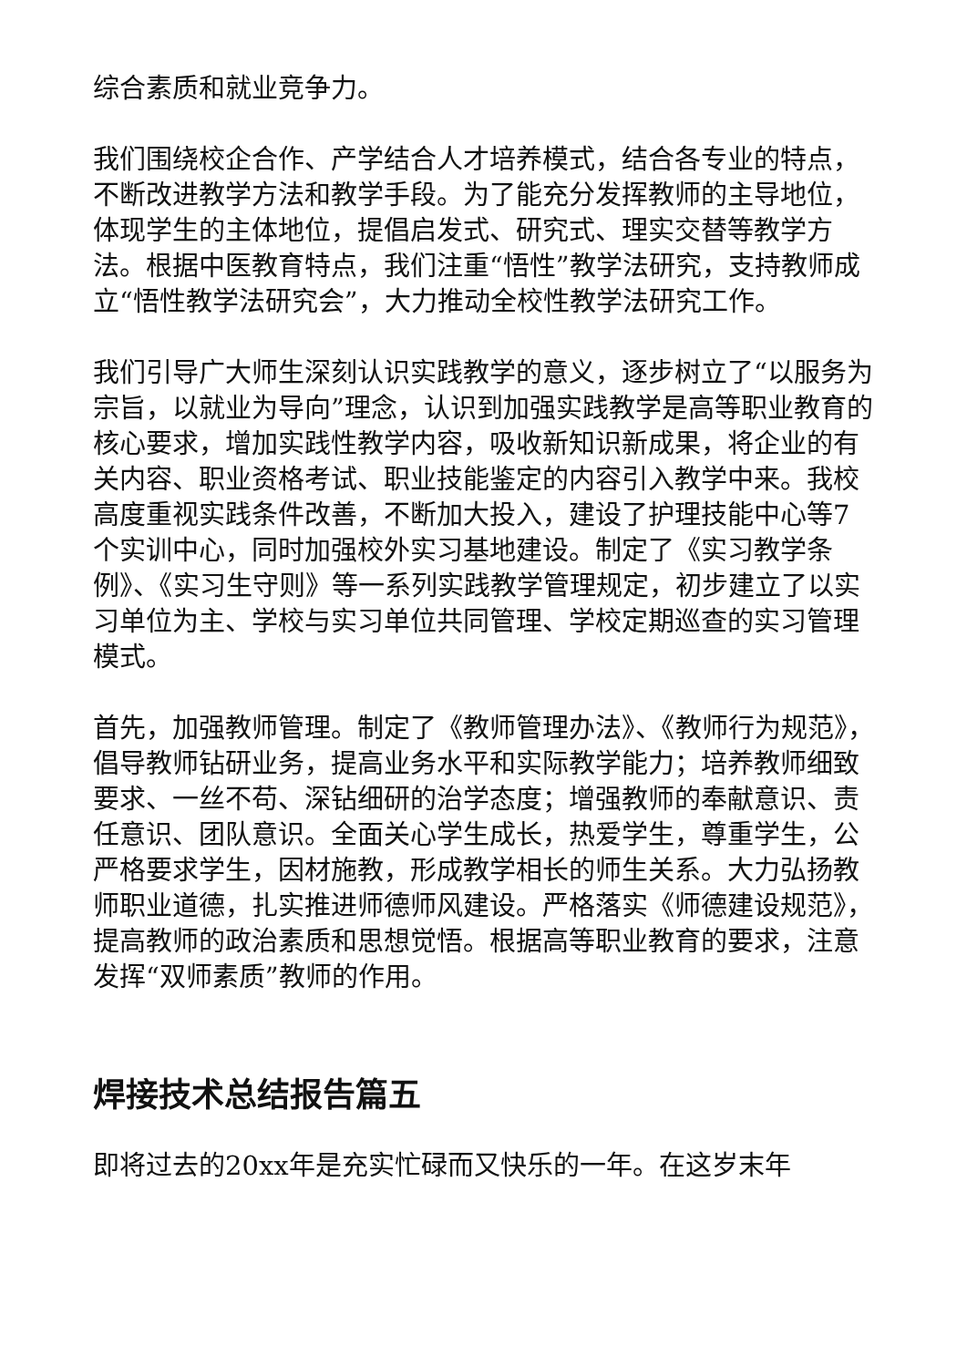综合素质和就业竞争力。
我们围绕校企合作、产学结合人才培养模式，结合各专业的特点，不断改进教学方法和教学手段。为了能充分发挥教师的主导地位，体现学生的主体地位，提倡启发式、研究式、理实交替等教学方法。根据中医教育特点，我们注重“悟性”教学法研究，支持教师成立“悟性教学法研究会”，大力推动全校性教学法研究工作。
我们引导广大师生深刻认识实践教学的意义，逐步树立了“以服务为宗旨，以就业为导向”理念，认识到加强实践教学是高等职业教育的核心要求，增加实践性教学内容，吸收新知识新成果，将企业的有关内容、职业资格考试、职业技能鉴定的内容引入教学中来。我校高度重视实践条件改善，不断加大投入，建设了护理技能中心等7个实训中心，同时加强校外实习基地建设。制定了《实习教学条例》、《实习生守则》等一系列实践教学管理规定，初步建立了以实习单位为主、学校与实习单位共同管理、学校定期巡查的实习管理模式。
首先，加强教师管理。制定了《教师管理办法》、《教师行为规范》，倡导教师钻研业务，提高业务水平和实际教学能力；培养教师细致要求、一丝不苟、深钻细研的治学态度；增强教师的奉献意识、责任意识、团队意识。全面关心学生成长，热爱学生，尊重学生，公严格要求学生，因材施教，形成教学相长的师生关系。大力弘扬教师职业道德，扎实推进师德师风建设。严格落实《师德建设规范》，提高教师的政治素质和思想觉悟。根据高等职业教育的要求，注意发挥“双师素质”教师的作用。
焊接技术总结报告篇五
即将过去的20xx年是充实忙碌而又快乐的一年。在这岁末年